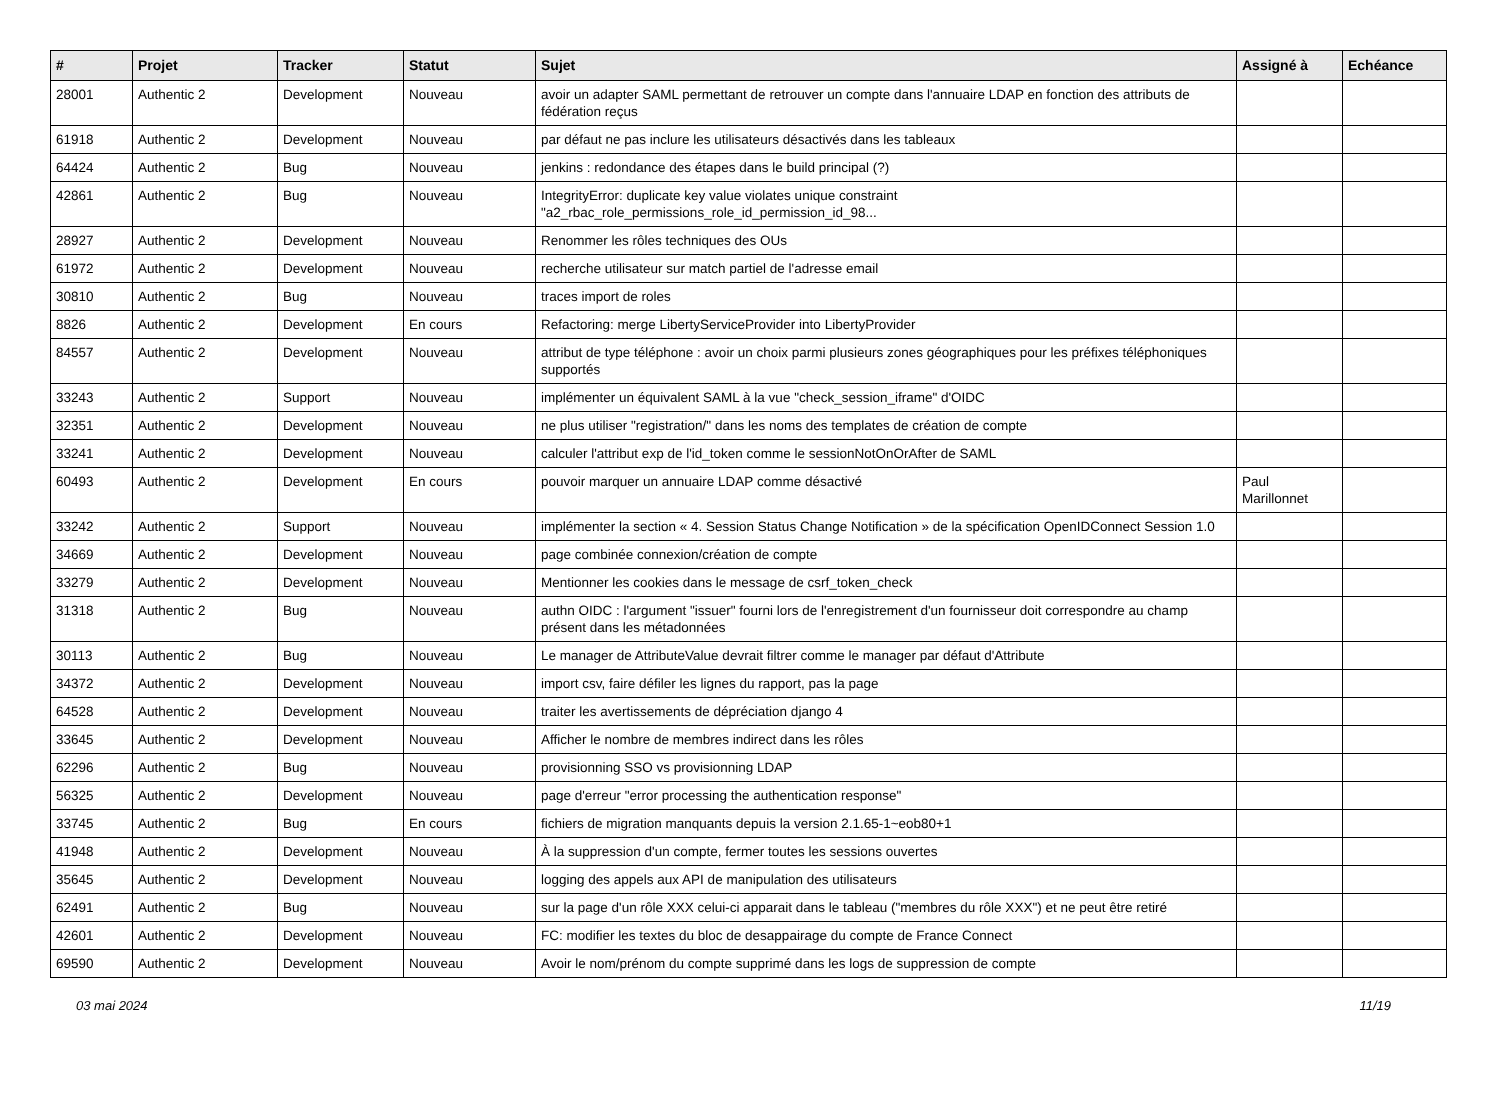| # | Projet | Tracker | Statut | Sujet | Assigné à | Echéance |
| --- | --- | --- | --- | --- | --- | --- |
| 28001 | Authentic 2 | Development | Nouveau | avoir un adapter SAML permettant de retrouver un compte dans l'annuaire LDAP en fonction des attributs de fédération reçus | | |
| 61918 | Authentic 2 | Development | Nouveau | par défaut ne pas inclure les utilisateurs désactivés dans les tableaux | | |
| 64424 | Authentic 2 | Bug | Nouveau | jenkins : redondance des étapes dans le build principal (?) | | |
| 42861 | Authentic 2 | Bug | Nouveau | IntegrityError: duplicate key value violates unique constraint "a2_rbac_role_permissions_role_id_permission_id_98... | | |
| 28927 | Authentic 2 | Development | Nouveau | Renommer les rôles techniques des OUs | | |
| 61972 | Authentic 2 | Development | Nouveau | recherche utilisateur sur match partiel de l'adresse email | | |
| 30810 | Authentic 2 | Bug | Nouveau | traces import de roles | | |
| 8826 | Authentic 2 | Development | En cours | Refactoring: merge LibertyServiceProvider into LibertyProvider | | |
| 84557 | Authentic 2 | Development | Nouveau | attribut de type téléphone : avoir un choix parmi plusieurs zones géographiques pour les préfixes téléphoniques supportés | | |
| 33243 | Authentic 2 | Support | Nouveau | implémenter un équivalent SAML à la vue "check_session_iframe" d'OIDC | | |
| 32351 | Authentic 2 | Development | Nouveau | ne plus utiliser "registration/" dans les noms des templates de création de compte | | |
| 33241 | Authentic 2 | Development | Nouveau | calculer l'attribut exp de l'id_token comme le sessionNotOnOrAfter de SAML | | |
| 60493 | Authentic 2 | Development | En cours | pouvoir marquer un annuaire LDAP comme désactivé | Paul Marillonnet | |
| 33242 | Authentic 2 | Support | Nouveau | implémenter la section « 4. Session Status Change Notification » de la spécification OpenIDConnect Session 1.0 | | |
| 34669 | Authentic 2 | Development | Nouveau | page combinée connexion/création de compte | | |
| 33279 | Authentic 2 | Development | Nouveau | Mentionner les cookies dans le message de csrf_token_check | | |
| 31318 | Authentic 2 | Bug | Nouveau | authn OIDC : l'argument "issuer" fourni lors de l'enregistrement d'un fournisseur doit correspondre au champ présent dans les métadonnées | | |
| 30113 | Authentic 2 | Bug | Nouveau | Le manager de AttributeValue devrait filtrer comme le manager par défaut d'Attribute | | |
| 34372 | Authentic 2 | Development | Nouveau | import csv, faire défiler les lignes du rapport, pas la page | | |
| 64528 | Authentic 2 | Development | Nouveau | traiter les avertissements de dépréciation django 4 | | |
| 33645 | Authentic 2 | Development | Nouveau | Afficher le nombre de membres indirect dans les rôles | | |
| 62296 | Authentic 2 | Bug | Nouveau | provisionning SSO vs provisionning LDAP | | |
| 56325 | Authentic 2 | Development | Nouveau | page d'erreur "error processing the authentication response" | | |
| 33745 | Authentic 2 | Bug | En cours | fichiers de migration manquants depuis la version 2.1.65-1~eob80+1 | | |
| 41948 | Authentic 2 | Development | Nouveau | À la suppression d'un compte, fermer toutes les sessions ouvertes | | |
| 35645 | Authentic 2 | Development | Nouveau | logging des appels aux API de manipulation des utilisateurs | | |
| 62491 | Authentic 2 | Bug | Nouveau | sur la page d'un rôle XXX celui-ci apparait dans le tableau ("membres du rôle XXX") et ne peut être retiré | | |
| 42601 | Authentic 2 | Development | Nouveau | FC: modifier les textes du bloc de desappairage du compte de France Connect | | |
| 69590 | Authentic 2 | Development | Nouveau | Avoir le nom/prénom du compte supprimé dans les logs de suppression de compte | | |
03 mai 2024 11/19